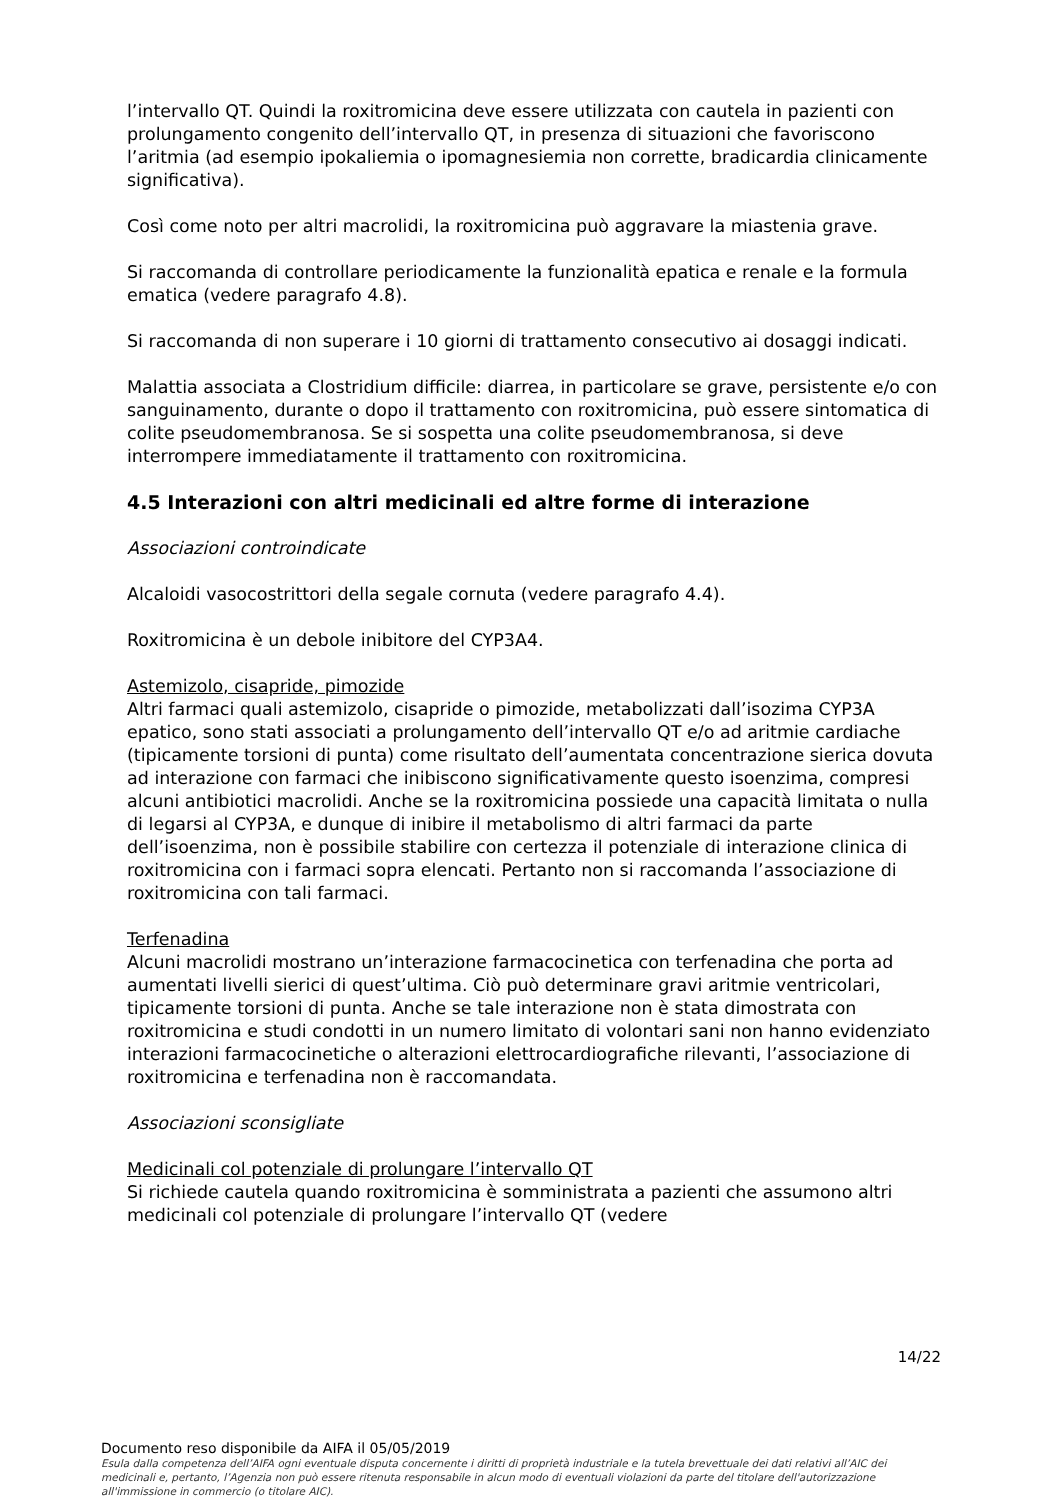l’intervallo QT. Quindi la roxitromicina deve essere utilizzata con cautela in pazienti con prolungamento congenito dell’intervallo QT, in presenza di situazioni che favoriscono l’aritmia (ad esempio ipokaliemia o ipomagnesiemia non corrette, bradicardia clinicamente significativa).
Così come noto per altri macrolidi, la roxitromicina può aggravare la miastenia grave.
Si raccomanda di controllare periodicamente la funzionalità epatica e renale e la formula ematica (vedere paragrafo 4.8).
Si raccomanda di non superare i 10 giorni di trattamento consecutivo ai dosaggi indicati.
Malattia associata a Clostridium difficile: diarrea, in particolare se grave, persistente e/o con sanguinamento, durante o dopo il trattamento con roxitromicina, può essere sintomatica di colite pseudomembranosa. Se si sospetta una colite pseudomembranosa, si deve interrompere immediatamente il trattamento con roxitromicina.
4.5 Interazioni con altri medicinali ed altre forme di interazione
Associazioni controindicate
Alcaloidi vasocostrittori della segale cornuta (vedere paragrafo 4.4).
Roxitromicina è un debole inibitore del CYP3A4.
Astemizolo, cisapride, pimozide
Altri farmaci quali astemizolo, cisapride o pimozide, metabolizzati dall’isozima CYP3A epatico, sono stati associati a prolungamento dell’intervallo QT e/o ad aritmie cardiache (tipicamente torsioni di punta) come risultato dell’aumentata concentrazione sierica dovuta ad interazione con farmaci che inibiscono significativamente questo isoenzima, compresi alcuni antibiotici macrolidi. Anche se la roxitromicina possiede una capacità limitata o nulla di legarsi al CYP3A, e dunque di inibire il metabolismo di altri farmaci da parte dell’isoenzima, non è possibile stabilire con certezza il potenziale di interazione clinica di roxitromicina con i farmaci sopra elencati. Pertanto non si raccomanda l’associazione di roxitromicina con tali farmaci.
Terfenadina
Alcuni macrolidi mostrano un’interazione farmacocinetica con terfenadina che porta ad aumentati livelli sierici di quest’ultima. Ciò può determinare gravi aritmie ventricolari, tipicamente torsioni di punta. Anche se tale interazione non è stata dimostrata con roxitromicina e studi condotti in un numero limitato di volontari sani non hanno evidenziato interazioni farmacocinetiche o alterazioni elettrocardiografiche rilevanti, l’associazione di roxitromicina e terfenadina non è raccomandata.
Associazioni sconsigliate
Medicinali col potenziale di prolungare l’intervallo QT
Si richiede cautela quando roxitromicina è somministrata a pazienti che assumono altri medicinali col potenziale di prolungare l’intervallo QT (vedere
14/22
Documento reso disponibile da AIFA il 05/05/2019
Esula dalla competenza dell’AIFA ogni eventuale disputa concernente i diritti di proprietà industriale e la tutela brevettuale dei dati relativi all’AIC dei medicinali e, pertanto, l’Agenzia non può essere ritenuta responsabile in alcun modo di eventuali violazioni da parte del titolare dell'autorizzazione all'immissione in commercio (o titolare AIC).